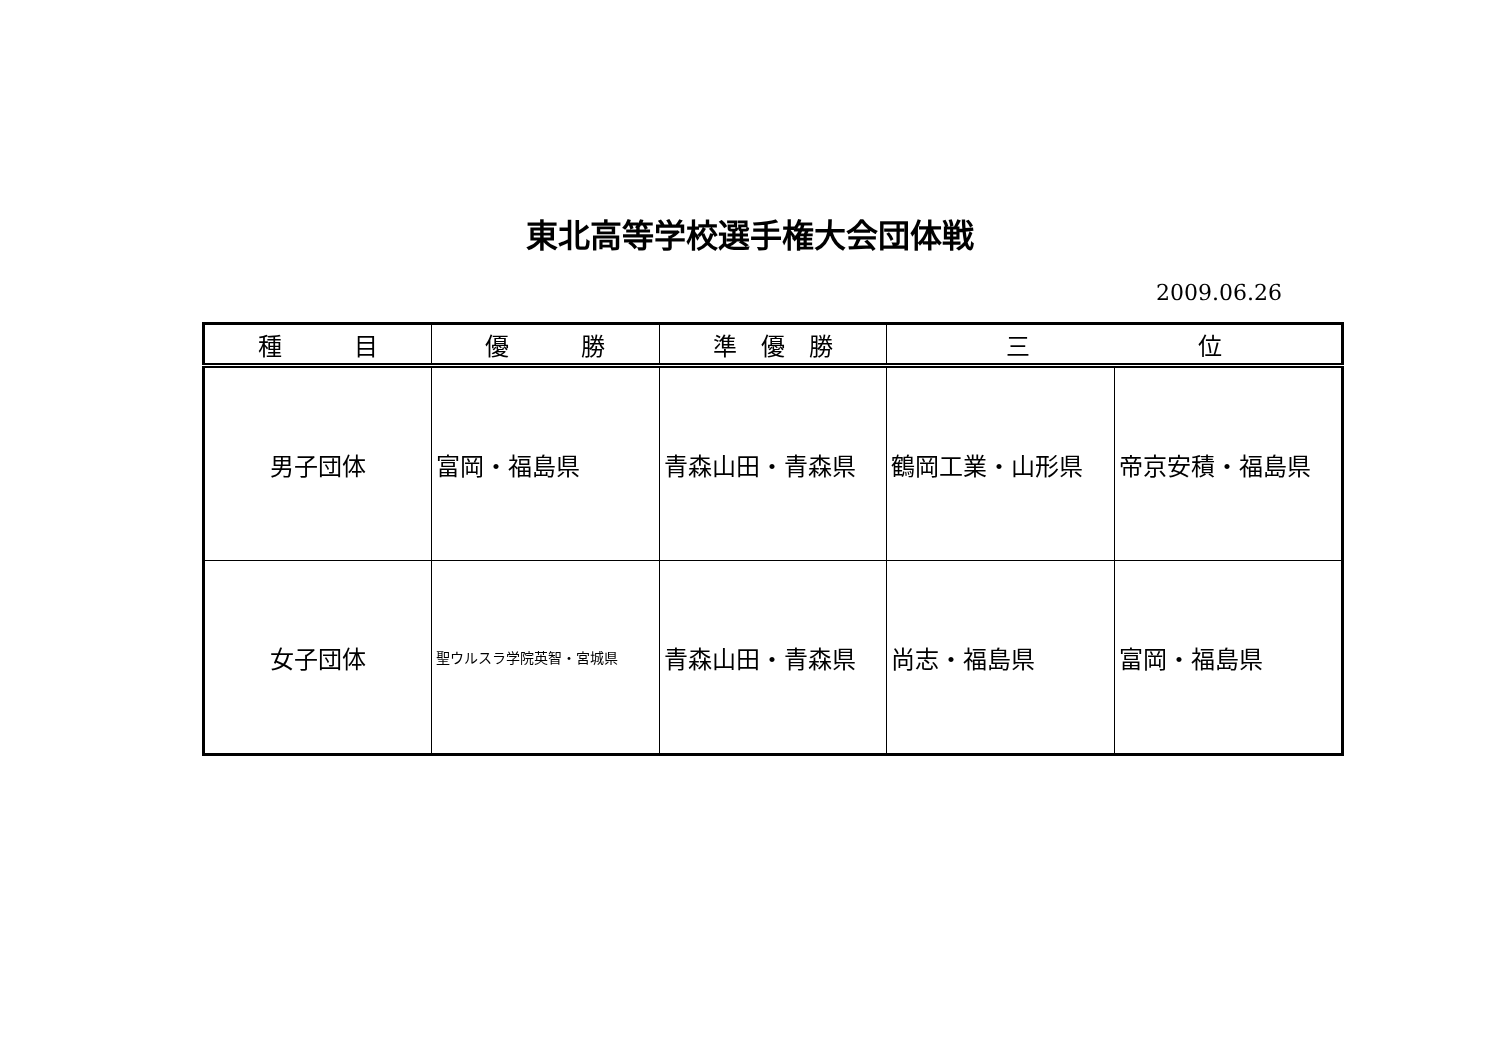東北高等学校選手権大会団体戦
2009.06.26
| 種 目 | 優 勝 | 準 優 勝 | 三 位 | |
| --- | --- | --- | --- | --- |
| 男子団体 | 富岡・福島県 | 青森山田・青森県 | 鶴岡工業・山形県 | 帝京安積・福島県 |
| 女子団体 | 聖ウルスラ学院英智・宮城県 | 青森山田・青森県 | 尚志・福島県 | 富岡・福島県 |